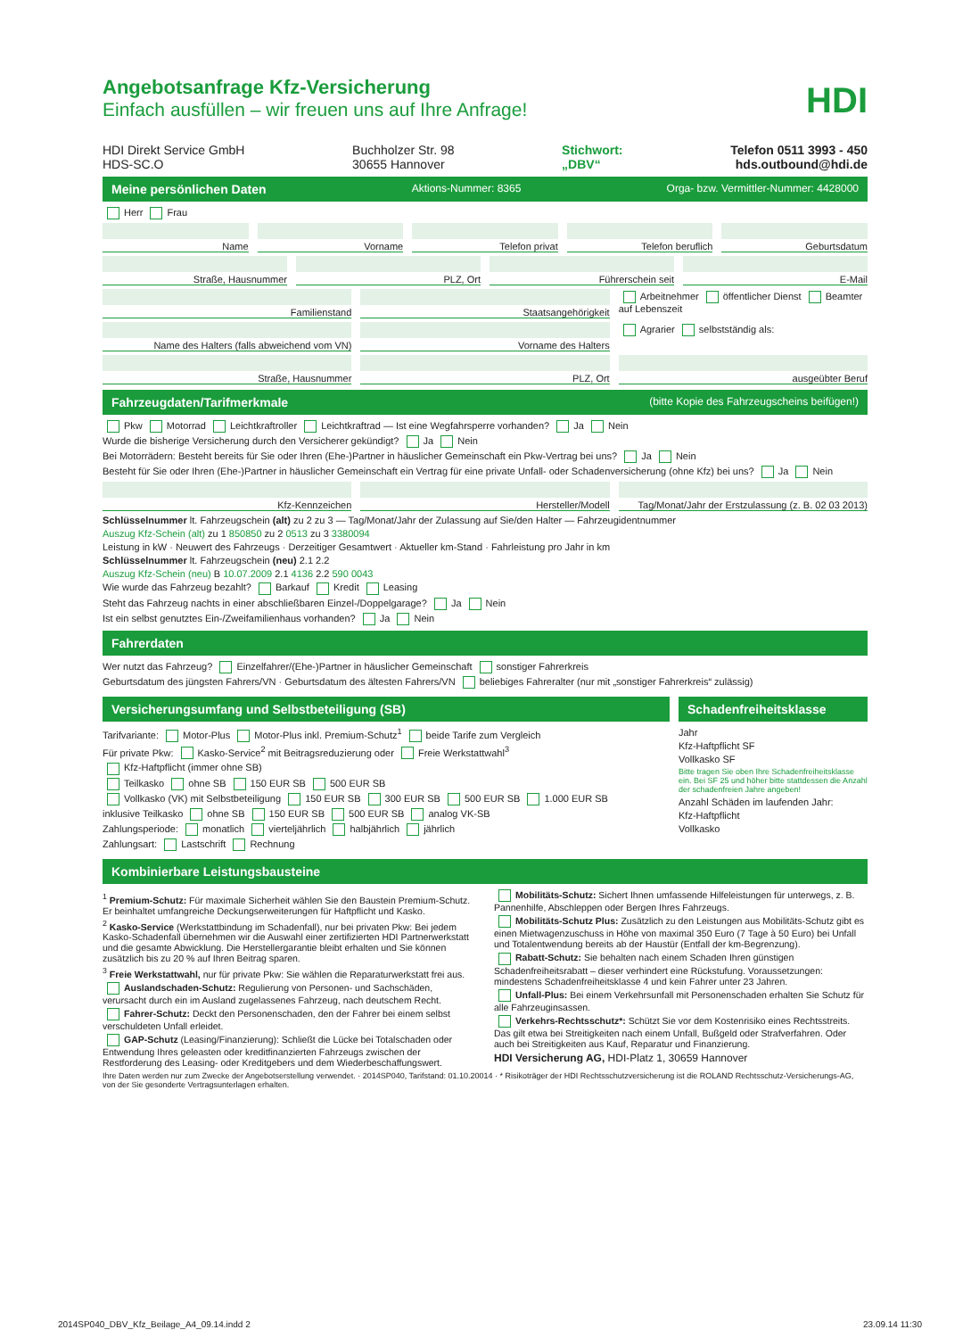HDI
Angebotsanfrage Kfz-Versicherung
Einfach ausfüllen – wir freuen uns auf Ihre Anfrage!
HDI Direkt Service GmbH
HDS-SC.O
Buchholzer Str. 98
30655 Hannover
Stichwort:
„DBV“
Telefon 0511 3993 - 450
hds.outbound@hdi.de
Meine persönlichen Daten Aktions-Nummer: 8365 Orga- bzw. Vermittler-Nummer: 4428000
Herr Frau
Name Vorname Telefon privat Telefon beruflich Geburtsdatum
Straße, Hausnummer PLZ, Ort Führerschein seit E-Mail
Familienstand Staatsangehörigkeit Arbeitnehmer öffentlicher Dienst Beamter auf Lebenszeit
Name des Halters (falls abweichend vom VN)
Vorname des Halters Agrarier selbstständig als:
Straße, Hausnummer PLZ, Ort ausgeübter Beruf
Fahrzeugdaten/Tarifmerkmale (bitte Kopie des Fahrzeugscheins beifügen!)
Pkw Motorrad Leichtkraftroller Leichtkraftrad — Ist eine Wegfahrsperre vorhanden? Ja Nein
Wurde die bisherige Versicherung durch den Versicherer gekündigt? Ja Nein
Bei Motorrädern: Besteht bereits für Sie oder Ihren (Ehe-)Partner in häuslicher Gemeinschaft ein Pkw-Vertrag bei uns? Ja Nein
Besteht für Sie oder Ihren (Ehe-)Partner in häuslicher Gemeinschaft ein Vertrag für eine private Unfall- oder Schadenversicherung (ohne Kfz) bei uns? Ja Nein
Kfz-Kennzeichen Hersteller/Modell Tag/Monat/Jahr der Erstzulassung (z. B. 02 03 2013)
Schlüsselnummer lt. Fahrzeugschein (alt) zu 2 zu 3 — Tag/Monat/Jahr der Zulassung auf Sie/den Halter — Fahrzeugidentnummer
Auszug Kfz-Schein (alt) zu 1 850850 zu 2 0513 zu 3 3380094
Leistung in kW · Neuwert des Fahrzeugs · Derzeitiger Gesamtwert · Aktueller km-Stand · Fahrleistung pro Jahr in km
Schlüsselnummer lt. Fahrzeugschein (neu) 2.1 2.2
Auszug Kfz-Schein (neu) B 10.07.2009 2.1 4136 2.2 590 0043
Wie wurde das Fahrzeug bezahlt? Barkauf Kredit Leasing
Steht das Fahrzeug nachts in einer abschließbaren Einzel-/Doppelgarage? Ja Nein
Ist ein selbst genutztes Ein-/Zweifamilienhaus vorhanden? Ja Nein
Fahrerdaten
Wer nutzt das Fahrzeug? Einzelfahrer/(Ehe-)Partner in häuslicher Gemeinschaft sonstiger Fahrerkreis
Geburtsdatum des jüngsten Fahrers/VN · Geburtsdatum des ältesten Fahrers/VN beliebiges Fahreralter (nur mit „sonstiger Fahrerkreis“ zulässig)
Versicherungsumfang und Selbstbeteiligung (SB)
Tarifvariante: Motor-Plus Motor-Plus inkl. Premium-Schutz<sup>1</sup> beide Tarife zum Vergleich
Für private Pkw: Kasko-Service<sup>2</sup> mit Beitragsreduzierung oder Freie Werkstattwahl<sup>3</sup>
Kfz-Haftpflicht (immer ohne SB)
Teilkasko ohne SB 150 EUR SB 500 EUR SB
Vollkasko (VK) mit Selbstbeteiligung 150 EUR SB 300 EUR SB 500 EUR SB 1.000 EUR SB
inklusive Teilkasko ohne SB 150 EUR SB 500 EUR SB analog VK-SB
Zahlungsperiode: monatlich vierteljährlich halbjährlich jährlich
Zahlungsart: Lastschrift Rechnung
Schadenfreiheitsklasse
Jahr
Kfz-Haftpflicht SF
Vollkasko SF
Bitte tragen Sie oben Ihre Schadenfreiheitsklasse ein. Bei SF 25 und höher bitte stattdessen die Anzahl der schadenfreien Jahre angeben!
Anzahl Schäden im laufenden Jahr:
Kfz-Haftpflicht
Vollkasko
Kombinierbare Leistungsbausteine
<sup>1</sup> Premium-Schutz: Für maximale Sicherheit wählen Sie den Baustein Premium-Schutz. Er beinhaltet umfangreiche Deckungserweiterungen für Haftpflicht und Kasko.
<sup>2</sup> Kasko-Service (Werkstattbindung im Schadenfall), nur bei privaten Pkw: Bei jedem Kasko-Schadenfall übernehmen wir die Auswahl einer zertifizierten HDI Partnerwerkstatt und die gesamte Abwicklung. Die Herstellergarantie bleibt erhalten und Sie können zusätzlich bis zu 20 % auf Ihren Beitrag sparen.
<sup>3</sup> Freie Werkstattwahl, nur für private Pkw: Sie wählen die Reparaturwerkstatt frei aus.
Auslandschaden-Schutz: Regulierung von Personen- und Sachschäden, verursacht durch ein im Ausland zugelassenes Fahrzeug, nach deutschem Recht.
Fahrer-Schutz: Deckt den Personenschaden, den der Fahrer bei einem selbst verschuldeten Unfall erleidet.
GAP-Schutz (Leasing/Finanzierung): Schließt die Lücke bei Totalschaden oder Entwendung Ihres geleasten oder kreditfinanzierten Fahrzeugs zwischen der Restforderung des Leasing- oder Kreditgebers und dem Wiederbeschaffungswert.
Mobilitäts-Schutz: Sichert Ihnen umfassende Hilfeleistungen für unterwegs, z. B. Pannenhilfe, Abschleppen oder Bergen Ihres Fahrzeugs.
Mobilitäts-Schutz Plus: Zusätzlich zu den Leistungen aus Mobilitäts-Schutz gibt es einen Mietwagenzuschuss in Höhe von maximal 350 Euro (7 Tage à 50 Euro) bei Unfall und Totalentwendung bereits ab der Haustür (Entfall der km-Begrenzung).
Rabatt-Schutz: Sie behalten nach einem Schaden Ihren günstigen Schadenfreiheitsrabatt – dieser verhindert eine Rückstufung. Voraussetzungen: mindestens Schadenfreiheitsklasse 4 und kein Fahrer unter 23 Jahren.
Unfall-Plus: Bei einem Verkehrsunfall mit Personenschaden erhalten Sie Schutz für alle Fahrzeuginsassen.
Verkehrs-Rechtsschutz*: Schützt Sie vor dem Kostenrisiko eines Rechtsstreits. Das gilt etwa bei Streitigkeiten nach einem Unfall, Bußgeld oder Strafverfahren. Oder auch bei Streitigkeiten aus Kauf, Reparatur und Finanzierung.
HDI Versicherung AG, HDI-Platz 1, 30659 Hannover
Ihre Daten werden nur zum Zwecke der Angebotserstellung verwendet. · 2014SP040, Tarifstand: 01.10.20014 · * Risikoträger der HDI Rechtsschutzversicherung ist die ROLAND Rechtsschutz-Versicherungs-AG, von der Sie gesonderte Vertragsunterlagen erhalten.
2014SP040_DBV_Kfz_Beilage_A4_09.14.indd 2 23.09.14 11:30